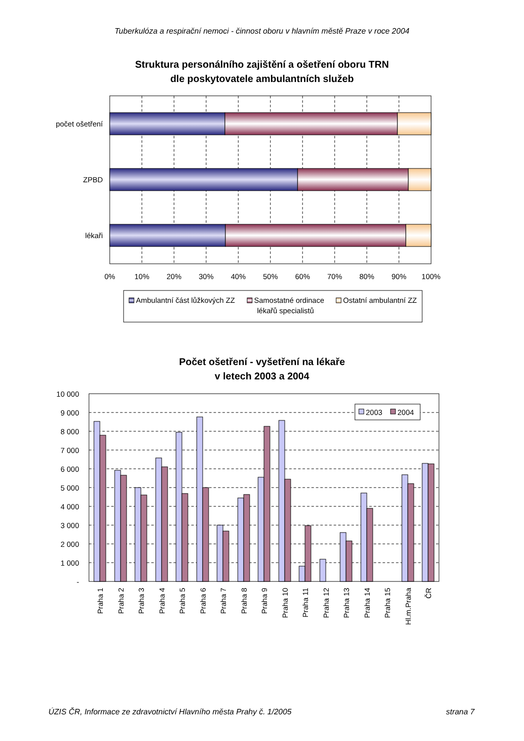Tuberkulóza a respirační nemoci - činnost oboru v hlavním městě Praze v roce 2004
Struktura personálního zajištění a ošetření oboru TRN
dle poskytovatele ambulantních služeb
počet ošetření
ZPBD
lékaři
0%
10%
20%
30%
40%
50%
60%
70%
80%
90%
100%
Ambulantní část lůžkových ZZ
Samostatné ordinace
lékařů specialistů
Ostatní ambulantní ZZ
Počet ošetření - vyšetření na lékaře
v letech 2003 a 2004
10 000
9 000
8 000
7 000
6 000
5 000
4 000
3 000
2 000
1 000
-
2003
2004
Praha 1
Praha 2
Praha 3
Praha 4
Praha 5
Praha 6
Praha 7
Praha 8
Praha 9
Praha 10
Praha 11
Praha 12
Praha 13
Praha 14
Praha 15
Hl.m.Praha
ČR
ÚZIS ČR, Informace ze zdravotnictví Hlavního města Prahy č. 1/2005 strana 7